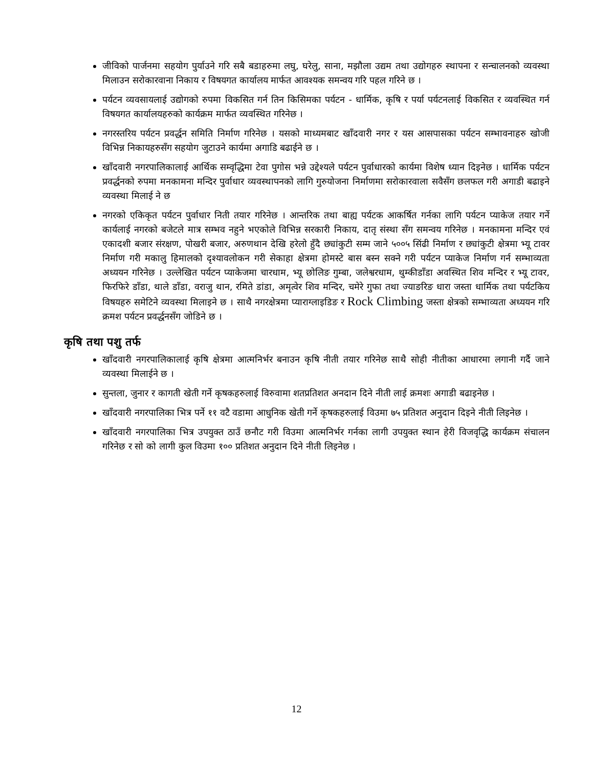जीविको पार्जनमा सहयोग पुर्याउने गरि सबै बडाहरुमा लघु, घरेलु, साना, मझौला उद्यम तथा उद्योगहरु स्थापना र सन्चालनको व्यवस्था मिलाउन सरोकारवाना निकाय र विषयगत कार्यालय मार्फत आवश्यक समन्वय गरि पहल गरिने छ ।
पर्यटन व्यवसायलाई उद्योगको रुपमा विकसित गर्न तिन किसिमका पर्यटन - धार्मिक, कृषि र पर्या पर्यटनलाई विकसित र व्यवस्थित गर्न विषयगत कार्यालयहरुको कार्यक्रम मार्फत व्यवस्थित गरिनेछ ।
नगरस्तरिय पर्यटन प्रवर्द्धन समिति निर्माण गरिनेछ । यसको माध्यमबाट खाँदवारी नगर र यस आसपासका पर्यटन सम्भावनाहरु खोजी विभिन्न निकायहरुसँग सहयोग जुटाउने कार्यमा अगाडि बढाईने छ ।
खाँदवारी नगरपालिकालाई आर्थिक सम्वृद्धिमा टेवा पुगोस भन्ने उद्देश्यले पर्यटन पुर्वाधारको कार्यमा विशेष ध्यान दिइनेछ । धार्मिक पर्यटन प्रवर्द्धनको रुपमा मनकामना मन्दिर पुर्वाधार व्यवस्थापनको लागि गुरुयोजना निर्माणमा सरोकारवाला सवैसँग छलफल गरी अगाडी बढाइने व्यवस्था मिलाई ने छ
नगरको एकिकृत पर्यटन पुर्वाधार निती तयार गरिनेछ । आन्तरिक तथा बाह्य पर्यटक आकर्षित गर्नका लागि पर्यटन प्याकेज तयार गर्ने कार्यलाई नगरको बजेटले मात्र सम्भव नहुने भएकोले विभिन्न सरकारी निकाय, दातृ संस्था सँग समन्वय गरिनेछ । मनकामना मन्दिर एवं एकादशी बजार संरक्षण, पोखरी बजार, अरुणथान देखि हरेलो हुँदै छ्यांकुटी सम्म जाने ५००५ सिंढी निर्माण र छ्यांकुटी क्षेत्रमा भ्यू टावर निर्माण गरी मकालु हिमालको दृश्यावलोकन गरी सेकाहा क्षेत्रमा होमस्टे बास बस्न सक्ने गरी पर्यटन प्याकेज निर्माण गर्न सम्भाव्यता अध्ययन गरिनेछ । उल्लेखित पर्यटन प्याकेजमा चारधाम, भ्यू छोलिङ गुम्बा, जलेश्वरधाम, थुम्कीडाँडा अवस्थित शिव मन्दिर र भ्यू टावर, फिरफिरे डाँडा, थाले डाँडा, वराजु थान, रमिते डांडा, अमृत्वेर शिव मन्दिर, चमेरे गुफा तथा ज्याङरिङ धारा जस्ता धार्मिक तथा पर्यटकिय विषयहरु समेटिने व्यवस्था मिलाइने छ । साथै नगरक्षेत्रमा प्याराग्लाइडिङ र Rock Climbing जस्ता क्षेत्रको सम्भाव्यता अध्ययन गरि क्रमश पर्यटन प्रवर्द्धनसँग जोडिने छ ।
कृषि तथा पशु तर्फ
खाँदवारी नगरपालिकालाई कृषि क्षेत्रमा आत्मनिर्भर बनाउन कृषि नीती तयार गरिनेछ साथै सोही नीतीका आधारमा लगानी गर्दै जाने व्यवस्था मिलाईने छ ।
सुन्तला, जुनार र कागती खेती गर्ने कृषकहरुलाई विरुवामा शतप्रतिशत अनदान दिने नीती लाई क्रमशः अगाडी बढाइनेछ ।
खाँदवारी नगरपालिका भित्र पर्ने ११ वटै वडामा आधुनिक खेती गर्ने कृषकहरुलाई विउमा ७५ प्रतिशत अनुदान दिइने नीती लिइनेछ ।
खाँदवारी नगरपालिका भित्र उपयुक्त ठाउँ छनौट गरी विउमा आत्मनिर्भर गर्नका लागी उपयुक्त स्थान हेरी विजवृद्धि कार्यक्रम संचालन गरिनेछ र सो को लागी कुल विउमा १०० प्रतिशत अनुदान दिने नीती लिइनेछ ।
12